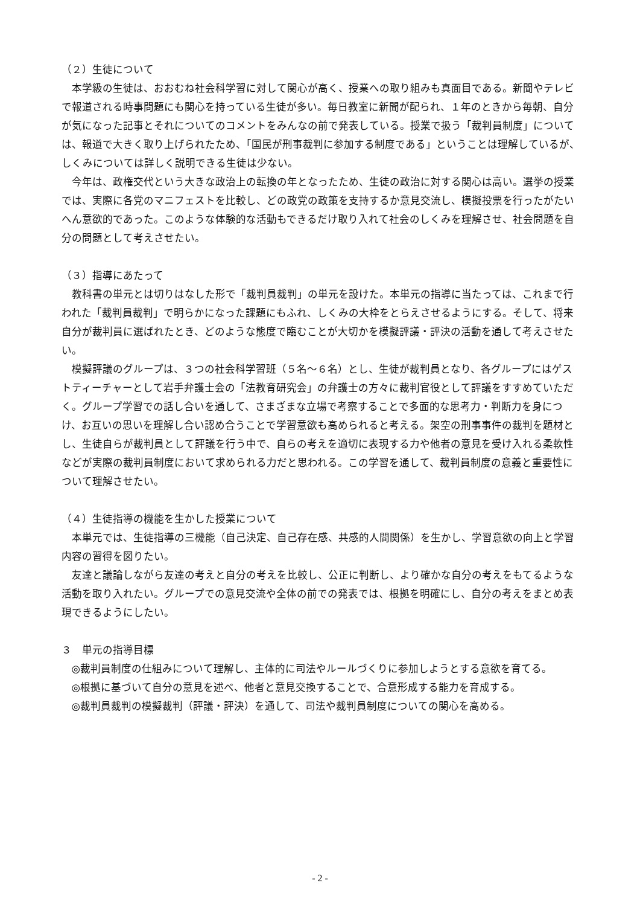（２）生徒について
本学級の生徒は、おおむね社会科学習に対して関心が高く、授業への取り組みも真面目である。新聞やテレビで報道される時事問題にも関心を持っている生徒が多い。毎日教室に新聞が配られ、１年のときから毎朝、自分が気になった記事とそれについてのコメントをみんなの前で発表している。授業で扱う「裁判員制度」については、報道で大きく取り上げられたため、「国民が刑事裁判に参加する制度である」ということは理解しているが、しくみについては詳しく説明できる生徒は少ない。
今年は、政権交代という大きな政治上の転換の年となったため、生徒の政治に対する関心は高い。選挙の授業では、実際に各党のマニフェストを比較し、どの政党の政策を支持するか意見交流し、模擬投票を行ったがたいへん意欲的であった。このような体験的な活動もできるだけ取り入れて社会のしくみを理解させ、社会問題を自分の問題として考えさせたい。
（３）指導にあたって
教科書の単元とは切りはなした形で「裁判員裁判」の単元を設けた。本単元の指導に当たっては、これまで行われた「裁判員裁判」で明らかになった課題にもふれ、しくみの大枠をとらえさせるようにする。そして、将来自分が裁判員に選ばれたとき、どのような態度で臨むことが大切かを模擬評議・評決の活動を通して考えさせたい。
模擬評議のグループは、３つの社会科学習班（５名～６名）とし、生徒が裁判員となり、各グループにはゲストティーチャーとして岩手弁護士会の「法教育研究会」の弁護士の方々に裁判官役として評議をすすめていただく。グループ学習での話し合いを通して、さまざまな立場で考察することで多面的な思考力・判断力を身につけ、お互いの思いを理解し合い認め合うことで学習意欲も高められると考える。架空の刑事事件の裁判を題材とし、生徒自らが裁判員として評議を行う中で、自らの考えを適切に表現する力や他者の意見を受け入れる柔軟性などが実際の裁判員制度において求められる力だと思われる。この学習を通して、裁判員制度の意義と重要性について理解させたい。
（４）生徒指導の機能を生かした授業について
本単元では、生徒指導の三機能（自己決定、自己存在感、共感的人間関係）を生かし、学習意欲の向上と学習内容の習得を図りたい。
友達と議論しながら友達の考えと自分の考えを比較し、公正に判断し、より確かな自分の考えをもてるような活動を取り入れたい。グループでの意見交流や全体の前での発表では、根拠を明確にし、自分の考えをまとめ表現できるようにしたい。
３　単元の指導目標
◎裁判員制度の仕組みについて理解し、主体的に司法やルールづくりに参加しようとする意欲を育てる。
◎根拠に基づいて自分の意見を述べ、他者と意見交換することで、合意形成する能力を育成する。
◎裁判員裁判の模擬裁判（評議・評決）を通して、司法や裁判員制度についての関心を高める。
- 2 -